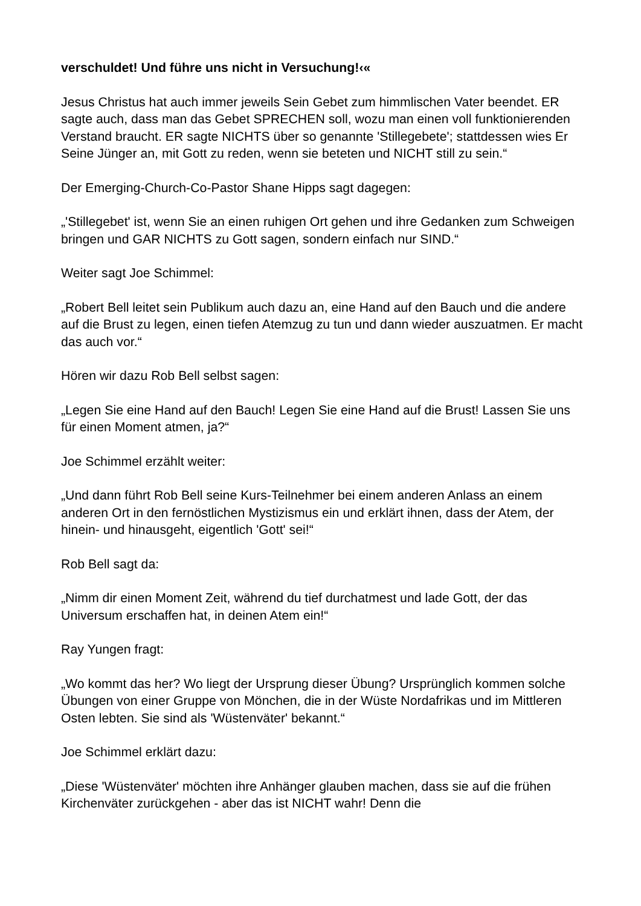verschuldet! Und führe uns nicht in Versuchung!‹«
Jesus Christus hat auch immer jeweils Sein Gebet zum himmlischen Vater beendet. ER sagte auch, dass man das Gebet SPRECHEN soll, wozu man einen voll funktionierenden Verstand braucht. ER sagte NICHTS über so genannte 'Stillegebete'; stattdessen wies Er Seine Jünger an, mit Gott zu reden, wenn sie beteten und NICHT still zu sein.“
Der Emerging-Church-Co-Pastor Shane Hipps sagt dagegen:
„'Stillegebet' ist, wenn Sie an einen ruhigen Ort gehen und ihre Gedanken zum Schweigen bringen und GAR NICHTS zu Gott sagen, sondern einfach nur SIND.“
Weiter sagt Joe Schimmel:
„Robert Bell leitet sein Publikum auch dazu an, eine Hand auf den Bauch und die andere auf die Brust zu legen, einen tiefen Atemzug zu tun und dann wieder auszuatmen. Er macht das auch vor.“
Hören wir dazu Rob Bell selbst sagen:
„Legen Sie eine Hand auf den Bauch! Legen Sie eine Hand auf die Brust! Lassen Sie uns für einen Moment atmen, ja?“
Joe Schimmel erzählt weiter:
„Und dann führt Rob Bell seine Kurs-Teilnehmer bei einem anderen Anlass an einem anderen Ort in den fernöstlichen Mystizismus ein und erklärt ihnen, dass der Atem, der hinein- und hinausgeht, eigentlich 'Gott' sei!“
Rob Bell sagt da:
„Nimm dir einen Moment Zeit, während du tief durchatmest und lade Gott, der das Universum erschaffen hat, in deinen Atem ein!“
Ray Yungen fragt:
„Wo kommt das her? Wo liegt der Ursprung dieser Übung? Ursprünglich kommen solche Übungen von einer Gruppe von Mönchen, die in der Wüste Nordafrikas und im Mittleren Osten lebten. Sie sind als 'Wüstenväter' bekannt.“
Joe Schimmel erklärt dazu:
„Diese 'Wüstenväter' möchten ihre Anhänger glauben machen, dass sie auf die frühen Kirchenväter zurückgehen - aber das ist NICHT wahr! Denn die